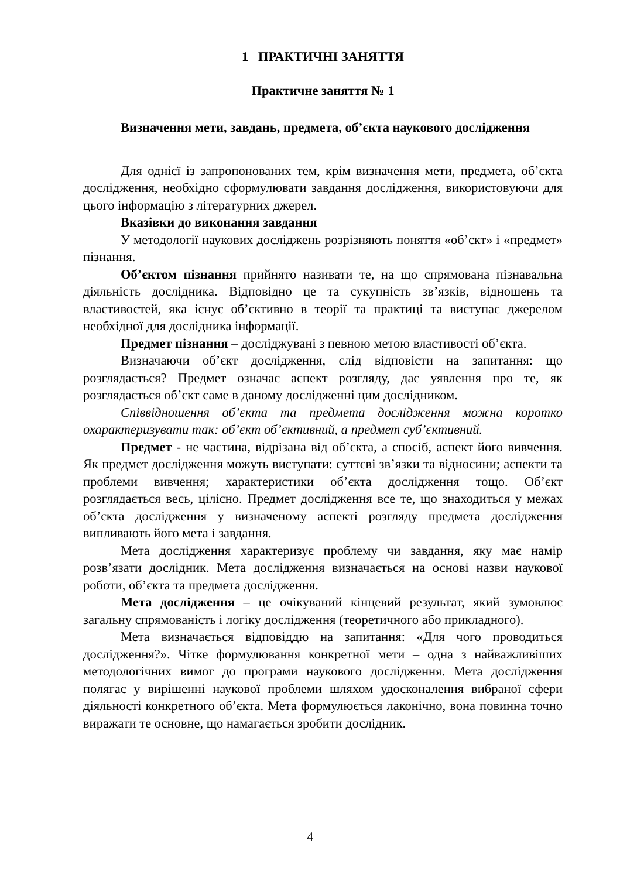1 ПРАКТИЧНІ ЗАНЯТТЯ
Практичне заняття № 1
Визначення мети, завдань, предмета, об’єкта наукового дослідження
Для однієї із запропонованих тем, крім визначення мети, предмета, об’єкта дослідження, необхідно сформулювати завдання дослідження, використовуючи для цього інформацію з літературних джерел.
Вказівки до виконання завдання
У методології наукових досліджень розрізняють поняття «об’єкт» і «предмет» пізнання.
Об’єктом пізнання прийнято називати те, на що спрямована пізнавальна діяльність дослідника. Відповідно це та сукупність зв’язків, відношень та властивостей, яка існує об’єктивно в теорії та практиці та виступає джерелом необхідної для дослідника інформації.
Предмет пізнання – досліджувані з певною метою властивості об’єкта.
Визначаючи об’єкт дослідження, слід відповісти на запитання: що розглядається? Предмет означає аспект розгляду, дає уявлення про те, як розглядається об’єкт саме в даному дослідженні цим дослідником.
Співвідношення об’єкта та предмета дослідження можна коротко охарактеризувати так: об’єкт об’єктивний, а предмет суб’єктивний.
Предмет - не частина, відрізана від об’єкта, а спосіб, аспект його вивчення. Як предмет дослідження можуть виступати: суттєві зв’язки та відносини; аспекти та проблеми вивчення; характеристики об’єкта дослідження тощо. Об’єкт розглядається весь, цілісно. Предмет дослідження все те, що знаходиться у межах об’єкта дослідження у визначеному аспекті розгляду предмета дослідження випливають його мета і завдання.
Мета дослідження характеризує проблему чи завдання, яку має намір розв’язати дослідник. Мета дослідження визначається на основі назви наукової роботи, об’єкта та предмета дослідження.
Мета дослідження – це очікуваний кінцевий результат, який зумовлює загальну спрямованість і логіку дослідження (теоретичного або прикладного).
Мета визначається відповіддю на запитання: «Для чого проводиться дослідження?». Чітке формулювання конкретної мети – одна з найважливіших методологічних вимог до програми наукового дослідження. Мета дослідження полягає у вирішенні наукової проблеми шляхом удосконалення вибраної сфери діяльності конкретного об’єкта. Мета формулюється лаконічно, вона повинна точно виражати те основне, що намагається зробити дослідник.
4